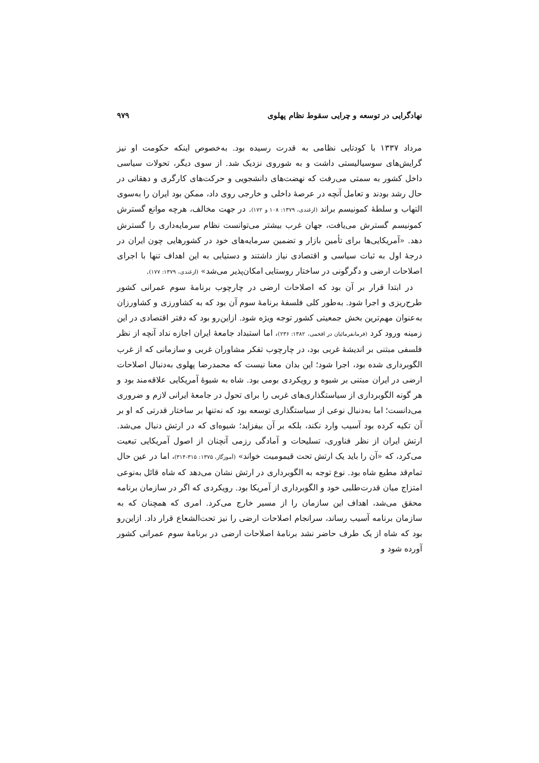نهادگرایی در توسعه و چرایی سقوط نظام پهلوی ۹۷۹
مرداد ۱۳۳۷ با کودتایی نظامی به قدرت رسیده بود. به‌خصوص اینکه حکومت او نیز گرایش‌های سوسیالیستی داشت و به شوروی نزدیک شد. از سوی دیگر، تحولات سیاسی داخل کشور به سمتی می‌رفت که نهضت‌های دانشجویی و حرکت‌های کارگری و دهقانی در حال رشد بودند و تعامل آنچه در عرصهٔ داخلی و خارجی روی داد، ممکن بود ایران را به‌سوی التهاب و سلطهٔ کمونیسم براند (ازغندی، ۱۳۷۹: ۱۰۸ و ۱۷۲). در جهت مخالف، هرچه موانع گسترش کمونیسم گسترش می‌یافت، جهان غرب بیشتر می‌توانست نظام سرمایه‌داری را گسترش دهد. «آمریکایی‌ها برای تأمین بازار و تضمین سرمایه‌های خود در کشورهایی چون ایران در درجهٔ اول به ثبات سیاسی و اقتصادی نیاز داشتند و دستیابی به این اهداف تنها با اجرای اصلاحات ارضی و دگرگونی در ساختار روستایی امکان‌پذیر می‌شد» (ازغندی، ۱۳۷۹: ۱۷۷).
در ابتدا قرار بر آن بود که اصلاحات ارضی در چارچوب برنامهٔ سوم عمرانی کشور طرح‌ریزی و اجرا شود. به‌طور کلی فلسفهٔ برنامهٔ سوم آن بود که به کشاورزی و کشاورزان به‌عنوان مهم‌ترین بخش جمعیتی کشور توجه ویژه شود. ازاین‌رو بود که دفتر اقتصادی در این زمینه ورود کرد (فرمانفرمائیان در افخمی، ۱۳۸۲: ۲۳۶)، اما استبداد جامعهٔ ایران اجازه نداد آنچه از نظر فلسفی مبتنی بر اندیشهٔ غربی بود، در چارچوب تفکر مشاوران غربی و سازمانی که از غرب الگوبرداری شده بود، اجرا شود؛ این بدان معنا نیست که محمدرضا پهلوی به‌دنبال اصلاحات ارضی در ایران مبتنی بر شیوه و رویکردی بومی بود. شاه به شیوهٔ آمریکایی علاقه‌مند بود و هر گونه الگوبرداری از سیاستگذاری‌های غربی را برای تحول در جامعهٔ ایرانی لازم و ضروری می‌دانست؛ اما به‌دنبال نوعی از سیاستگذاری توسعه بود که نه‌تنها بر ساختار قدرتی که او بر آن تکیه کرده بود آسیب وارد نکند، بلکه بر آن بیفزاید؛ شیوه‌ای که در ارتش دنبال می‌شد. ارتش ایران از نظر فناوری، تسلیحات و آمادگی رزمی آنچنان از اصول آمریکایی تبعیت می‌کرد، که «آن را باید یک ارتش تحت قیمومیت خواند» (آموزگار، ۱۳۷۵: ۳۱۵-۳۱۴)، اما در عین حال تمام‌قد مطیع شاه بود. نوع توجه به الگوبرداری در ارتش نشان می‌دهد که شاه قائل به‌نوعی امتزاج میان قدرت‌طلبی خود و الگوبرداری از آمریکا بود. رویکردی که اگر در سازمان برنامه محقق می‌شد، اهداف این سازمان را از مسیر خارج می‌کرد. امری که همچنان که به سازمان برنامه آسیب رساند، سرانجام اصلاحات ارضی را نیز تحت‌الشعاع قرار داد. ازاین‌رو بود که شاه از یک طرف حاضر نشد برنامهٔ اصلاحات ارضی در برنامهٔ سوم عمرانی کشور آورده شود و